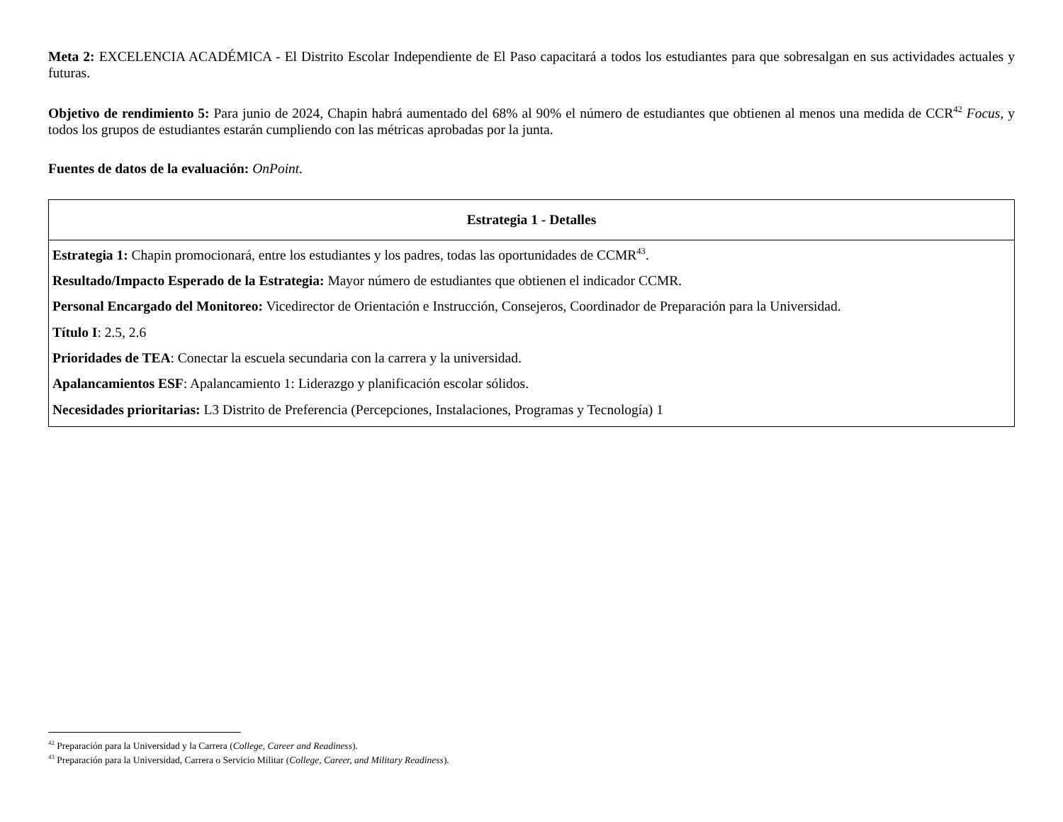Meta 2: EXCELENCIA ACADÉMICA - El Distrito Escolar Independiente de El Paso capacitará a todos los estudiantes para que sobresalgan en sus actividades actuales y futuras.
Objetivo de rendimiento 5: Para junio de 2024, Chapin habrá aumentado del 68% al 90% el número de estudiantes que obtienen al menos una medida de CCR<sup>42</sup> Focus, y todos los grupos de estudiantes estarán cumpliendo con las métricas aprobadas por la junta.
Fuentes de datos de la evaluación: OnPoint.
| Estrategia 1 - Detalles |
| --- |
| Estrategia 1: Chapin promocionará, entre los estudiantes y los padres, todas las oportunidades de CCMR<sup>43</sup>. Resultado/Impacto Esperado de la Estrategia: Mayor número de estudiantes que obtienen el indicador CCMR. Personal Encargado del Monitoreo: Vicedirector de Orientación e Instrucción, Consejeros, Coordinador de Preparación para la Universidad. Título I : 2.5, 2.6 Prioridades de TEA : Conectar la escuela secundaria con la carrera y la universidad. Apalancamientos ESF : Apalancamiento 1: Liderazgo y planificación escolar sólidos. Necesidades prioritarias: L3 Distrito de Preferencia (Percepciones, Instalaciones, Programas y Tecnología) 1 |
<sup>42</sup> Preparación para la Universidad y la Carrera (College, Career and Readiness).
<sup>43</sup> Preparación para la Universidad, Carrera o Servicio Militar (College, Career, and Military Readiness).